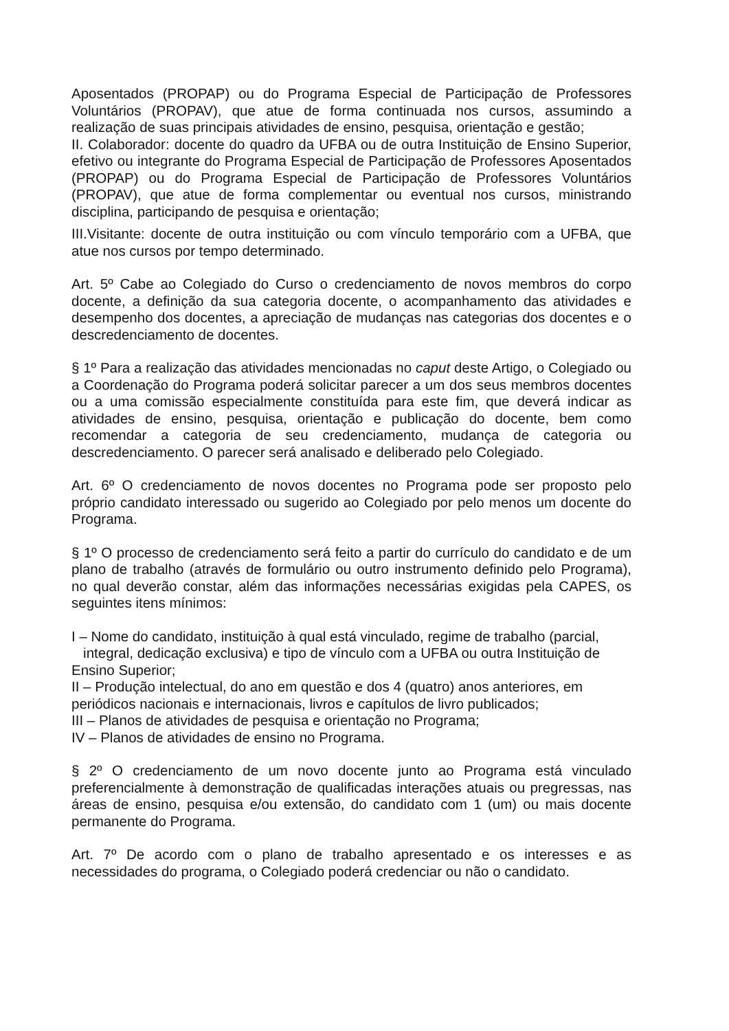Aposentados (PROPAP) ou do Programa Especial de Participação de Professores Voluntários (PROPAV), que atue de forma continuada nos cursos, assumindo a realização de suas principais atividades de ensino, pesquisa, orientação e gestão;
II. Colaborador: docente do quadro da UFBA ou de outra Instituição de Ensino Superior, efetivo ou integrante do Programa Especial de Participação de Professores Aposentados (PROPAP) ou do Programa Especial de Participação de Professores Voluntários (PROPAV), que atue de forma complementar ou eventual nos cursos, ministrando disciplina, participando de pesquisa e orientação;
III.Visitante: docente de outra instituição ou com vínculo temporário com a UFBA, que atue nos cursos por tempo determinado.
Art. 5º Cabe ao Colegiado do Curso o credenciamento de novos membros do corpo docente, a definição da sua categoria docente, o acompanhamento das atividades e desempenho dos docentes, a apreciação de mudanças nas categorias dos docentes e o descredenciamento de docentes.
§ 1º Para a realização das atividades mencionadas no caput deste Artigo, o Colegiado ou a Coordenação do Programa poderá solicitar parecer a um dos seus membros docentes ou a uma comissão especialmente constituída para este fim, que deverá indicar as atividades de ensino, pesquisa, orientação e publicação do docente, bem como recomendar a categoria de seu credenciamento, mudança de categoria ou descredenciamento. O parecer será analisado e deliberado pelo Colegiado.
Art. 6º O credenciamento de novos docentes no Programa pode ser proposto pelo próprio candidato interessado ou sugerido ao Colegiado por pelo menos um docente do Programa.
§ 1º O processo de credenciamento será feito a partir do currículo do candidato e de um plano de trabalho (através de formulário ou outro instrumento definido pelo Programa), no qual deverão constar, além das informações necessárias exigidas pela CAPES, os seguintes itens mínimos:
I – Nome do candidato, instituição à qual está vinculado, regime de trabalho (parcial,
integral, dedicação exclusiva) e tipo de vínculo com a UFBA ou outra Instituição de Ensino Superior;
II – Produção intelectual, do ano em questão e dos 4 (quatro) anos anteriores, em periódicos nacionais e internacionais, livros e capítulos de livro publicados;
III – Planos de atividades de pesquisa e orientação no Programa;
IV – Planos de atividades de ensino no Programa.
§ 2º O credenciamento de um novo docente junto ao Programa está vinculado preferencialmente à demonstração de qualificadas interações atuais ou pregressas, nas áreas de ensino, pesquisa e/ou extensão, do candidato com 1 (um) ou mais docente permanente do Programa.
Art. 7º De acordo com o plano de trabalho apresentado e os interesses e as necessidades do programa, o Colegiado poderá credenciar ou não o candidato.